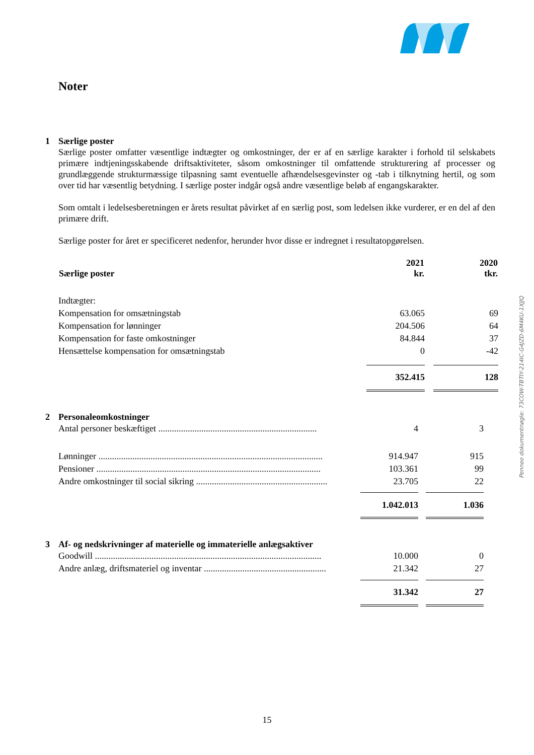Noter
1 Særlige poster
Særlige poster omfatter væsentlige indtægter og omkostninger, der er af en særlige karakter i forhold til selskabets primære indtjeningsskabende driftsaktiviteter, såsom omkostninger til omfattende strukturering af processer og grundlæggende strukturmæssige tilpasning samt eventuelle afhændelsesgevinster og -tab i tilknytning hertil, og som over tid har væsentlig betydning. I særlige poster indgår også andre væsentlige beløb af engangskarakter.
Som omtalt i ledelsesberetningen er årets resultat påvirket af en særlig post, som ledelsen ikke vurderer, er en del af den primære drift.
Særlige poster for året er specificeret nedenfor, herunder hvor disse er indregnet i resultatopgørelsen.
| Særlige poster | 2021 kr. | | 2020 tkr. |
| --- | --- | --- | --- |
| Indtægter: | | | |
| Kompensation for omsætningstab | 63.065 | | 69 |
| Kompensation for lønninger | 204.506 | | 64 |
| Kompensation for faste omkostninger | 84.844 | | 37 |
| Hensættelse kompensation for omsætningstab | 0 | | -42 |
| | 352.415 | | 128 |
2 Personaleomkostninger
| Antal personer beskæftiget ...................................................................... | 4 | | 3 |
| Lønninger ................................................................................................... | 914.947 | | 915 |
| Pensioner ................................................................................................... | 103.361 | | 99 |
| Andre omkostninger til social sikring .......................................................... | 23.705 | | 22 |
| | 1.042.013 | | 1.036 |
3 Af- og nedskrivninger af materielle og immaterielle anlægsaktiver
| Goodwill .................................................................................................... | 10.000 | | 0 |
| Andre anlæg, driftsmateriel og inventar ...................................................... | 21.342 | | 27 |
| | 31.342 | | 27 |
Penneo dokumentnøgle: 73COW-TBTIY-214IC-G4JZD-6M4KU-1XJJQ
15